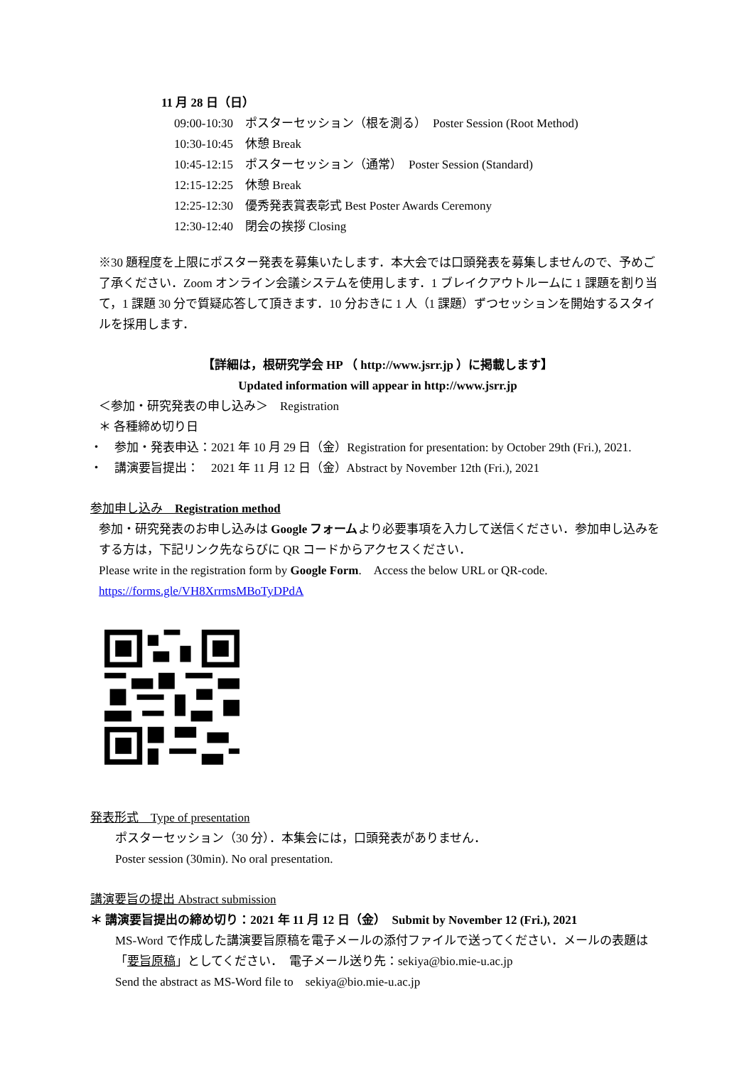11 月 28 日（日）
09:00-10:30　ポスターセッション（根を測る）　Poster Session (Root Method)
10:30-10:45　休憩 Break
10:45-12:15　ポスターセッション（通常）　Poster Session (Standard)
12:15-12:25　休憩 Break
12:25-12:30　優秀発表賞表彰式 Best Poster Awards Ceremony
12:30-12:40　閉会の挨拶 Closing
※30 題程度を上限にポスター発表を募集いたします．本大会では口頭発表を募集しませんので、予めご了承ください．Zoom オンライン会議システムを使用します．1 ブレイクアウトルームに 1 課題を割り当て，1 課題 30 分で質疑応答して頂きます．10 分おきに 1 人（1 課題）ずつセッションを開始するスタイルを採用します．
【詳細は，根研究学会 HP （ http://www.jsrr.jp ）に掲載します】
Updated information will appear in http://www.jsrr.jp
＜参加・研究発表の申し込み＞　Registration
＊ 各種締め切り日
・　参加・発表申込：2021 年 10 月 29 日（金）Registration for presentation: by October 29th (Fri.), 2021.
・　講演要旨提出：　2021 年 11 月 12 日（金）Abstract by November 12th (Fri.), 2021
参加申し込み　Registration method
参加・研究発表のお申し込みは Google フォームより必要事項を入力して送信ください．参加申し込みをする方は，下記リンク先ならびに QR コードからアクセスください．
Please write in the registration form by Google Form.　Access the below URL or QR-code.
https://forms.gle/VH8XrrmsMBoTyDPdA
発表形式　Type of presentation
ポスターセッション（30 分）．本集会には，口頭発表がありません．
Poster session (30min). No oral presentation.
講演要旨の提出 Abstract submission
＊ 講演要旨提出の締め切り：2021 年 11 月 12 日（金）　Submit by November 12 (Fri.), 2021
MS-Word で作成した講演要旨原稿を電子メールの添付ファイルで送ってください．メールの表題は「要旨原稿」としてください．　電子メール送り先：sekiya@bio.mie-u.ac.jp
Send the abstract as MS-Word file to　sekiya@bio.mie-u.ac.jp